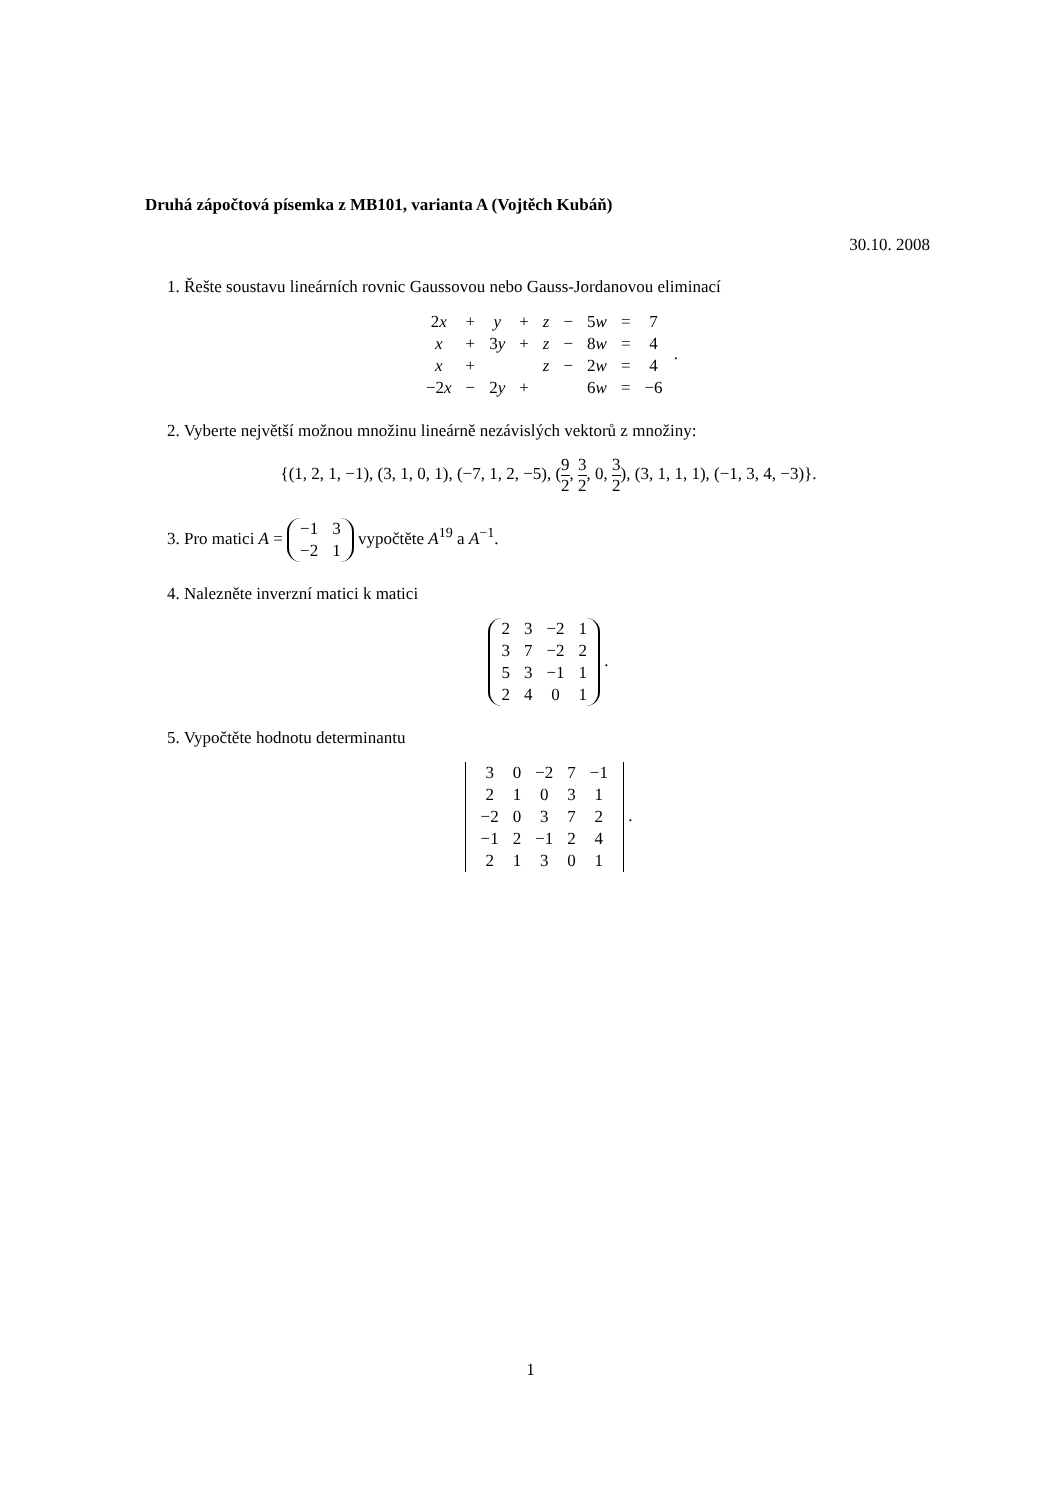Druhá zápočtová písemka z MB101, varianta A (Vojtěch Kubáň)
30.10. 2008
1. Řešte soustavu lineárních rovnic Gaussovou nebo Gauss-Jordanovou eliminací
| 2 x | + | y | + | z | − | 5 w | = | 7 |
| x | + | 3 y | + | z | − | 8 w | = | 4 |
| x | + | | | z | − | 2 w | = | 4 |
| −2 x | − | 2 y | + | | | 6 w | = | −6 |
.
2. Vyberte největší možnou množinu lineárně nezávislých vektorů z množiny:
{(1, 2, 1, −1), (3, 1, 0, 1), (−7, 1, 2, −5), (9 2, 3 2, 0, 3 2), (3, 1, 1, 1), (−1, 3, 4, −3)}.
3. Pro matici A =
| −1 | 3 |
| −2 | 1 |
vypočtěte A<sup>19</sup> a A<sup>−1</sup>.
4. Nalezněte inverzní matici k matici
| 2 | 3 | −2 | 1 |
| 3 | 7 | −2 | 2 |
| 5 | 3 | −1 | 1 |
| 2 | 4 | 0 | 1 |
.
5. Vypočtěte hodnotu determinantu
| 3 | 0 | −2 | 7 | −1 |
| 2 | 1 | 0 | 3 | 1 |
| −2 | 0 | 3 | 7 | 2 |
| −1 | 2 | −1 | 2 | 4 |
| 2 | 1 | 3 | 0 | 1 |
.
1